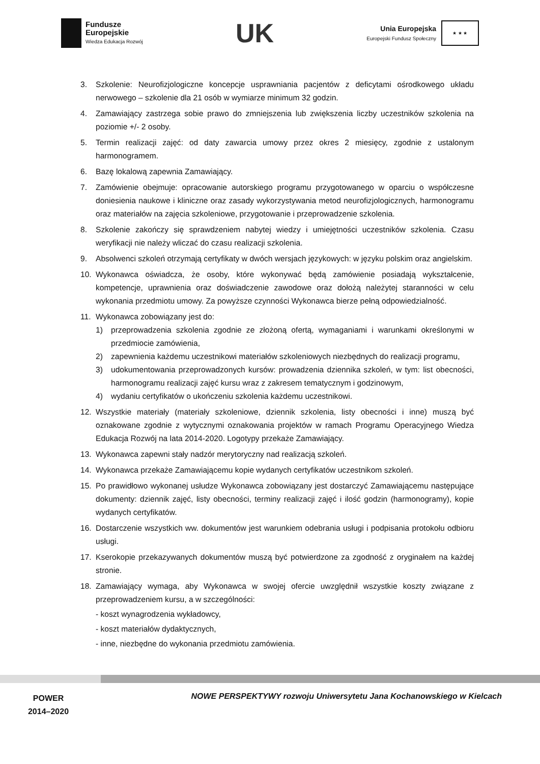Fundusze
Europejskie
Wiedza Edukacja Rozwój
UK
Unia Europejska
Europejski Fundusz Społeczny
★ ★ ★
3. Szkolenie: Neurofizjologiczne koncepcje usprawniania pacjentów z deficytami ośrodkowego układu nerwowego – szkolenie dla 21 osób w wymiarze minimum 32 godzin.
4. Zamawiający zastrzega sobie prawo do zmniejszenia lub zwiększenia liczby uczestników szkolenia na poziomie +/- 2 osoby.
5. Termin realizacji zajęć: od daty zawarcia umowy przez okres 2 miesięcy, zgodnie z ustalonym harmonogramem.
6. Bazę lokalową zapewnia Zamawiający.
7. Zamówienie obejmuje: opracowanie autorskiego programu przygotowanego w oparciu o współczesne doniesienia naukowe i kliniczne oraz zasady wykorzystywania metod neurofizjologicznych, harmonogramu oraz materiałów na zajęcia szkoleniowe, przygotowanie i przeprowadzenie szkolenia.
8. Szkolenie zakończy się sprawdzeniem nabytej wiedzy i umiejętności uczestników szkolenia. Czasu weryfikacji nie należy wliczać do czasu realizacji szkolenia.
9. Absolwenci szkoleń otrzymają certyfikaty w dwóch wersjach językowych: w języku polskim oraz angielskim.
10. Wykonawca oświadcza, że osoby, które wykonywać będą zamówienie posiadają wykształcenie, kompetencje, uprawnienia oraz doświadczenie zawodowe oraz dołożą należytej staranności w celu wykonania przedmiotu umowy. Za powyższe czynności Wykonawca bierze pełną odpowiedzialność.
11. Wykonawca zobowiązany jest do:
1) przeprowadzenia szkolenia zgodnie ze złożoną ofertą, wymaganiami i warunkami określonymi w przedmiocie zamówienia,
2) zapewnienia każdemu uczestnikowi materiałów szkoleniowych niezbędnych do realizacji programu,
3) udokumentowania przeprowadzonych kursów: prowadzenia dziennika szkoleń, w tym: list obecności, harmonogramu realizacji zajęć kursu wraz z zakresem tematycznym i godzinowym,
4) wydaniu certyfikatów o ukończeniu szkolenia każdemu uczestnikowi.
12. Wszystkie materiały (materiały szkoleniowe, dziennik szkolenia, listy obecności i inne) muszą być oznakowane zgodnie z wytycznymi oznakowania projektów w ramach Programu Operacyjnego Wiedza Edukacja Rozwój na lata 2014-2020. Logotypy przekaże Zamawiający.
13. Wykonawca zapewni stały nadzór merytoryczny nad realizacją szkoleń.
14. Wykonawca przekaże Zamawiającemu kopie wydanych certyfikatów uczestnikom szkoleń.
15. Po prawidłowo wykonanej usłudze Wykonawca zobowiązany jest dostarczyć Zamawiającemu następujące dokumenty: dziennik zajęć, listy obecności, terminy realizacji zajęć i ilość godzin (harmonogramy), kopie wydanych certyfikatów.
16. Dostarczenie wszystkich ww. dokumentów jest warunkiem odebrania usługi i podpisania protokołu odbioru usługi.
17. Kserokopie przekazywanych dokumentów muszą być potwierdzone za zgodność z oryginałem na każdej stronie.
18. Zamawiający wymaga, aby Wykonawca w swojej ofercie uwzględnił wszystkie koszty związane z przeprowadzeniem kursu, a w szczególności:
- koszt wynagrodzenia wykładowcy,
- koszt materiałów dydaktycznych,
- inne, niezbędne do wykonania przedmiotu zamówienia.
POWER
2014–2020
NOWE PERSPEKTYWY rozwoju Uniwersytetu Jana Kochanowskiego w Kielcach